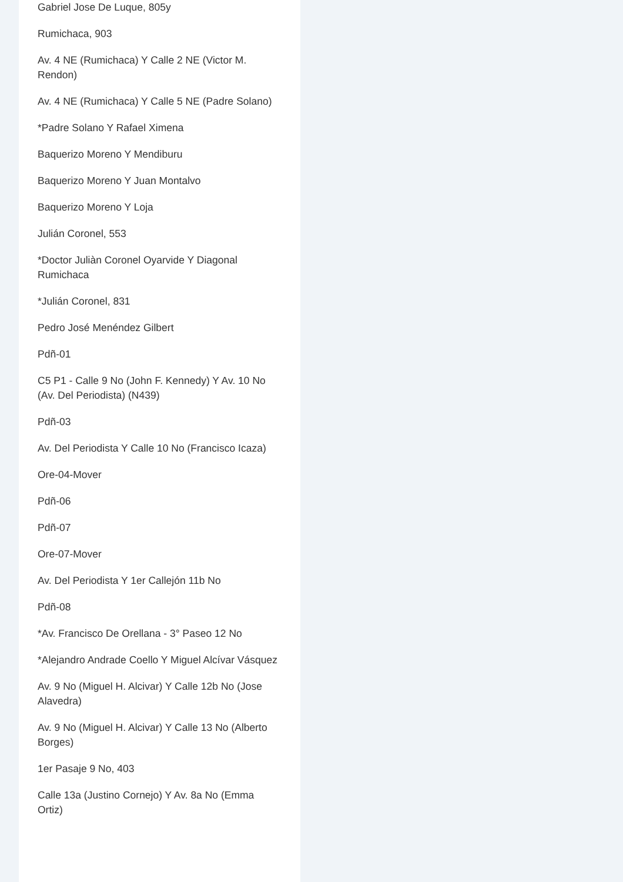Gabriel Jose De Luque, 805y
Rumichaca, 903
Av. 4 NE (Rumichaca) Y Calle 2 NE (Victor M. Rendon)
Av. 4 NE (Rumichaca) Y Calle 5 NE (Padre Solano)
*Padre Solano Y Rafael Ximena
Baquerizo Moreno Y Mendiburu
Baquerizo Moreno Y Juan Montalvo
Baquerizo Moreno Y Loja
Julián Coronel, 553
*Doctor Juliàn Coronel Oyarvide Y Diagonal Rumichaca
*Julián Coronel, 831
Pedro José Menéndez Gilbert
Pdñ-01
C5 P1 - Calle 9 No (John F. Kennedy) Y Av. 10 No (Av. Del Periodista) (N439)
Pdñ-03
Av. Del Periodista Y Calle 10 No (Francisco Icaza)
Ore-04-Mover
Pdñ-06
Pdñ-07
Ore-07-Mover
Av. Del Periodista Y 1er Callejón 11b No
Pdñ-08
*Av. Francisco De Orellana - 3° Paseo 12 No
*Alejandro Andrade Coello Y Miguel Alcívar Vásquez
Av. 9 No (Miguel H. Alcivar) Y Calle 12b No (Jose Alavedra)
Av. 9 No (Miguel H. Alcivar) Y Calle 13 No (Alberto Borges)
1er Pasaje 9 No, 403
Calle 13a (Justino Cornejo) Y Av. 8a No (Emma Ortiz)